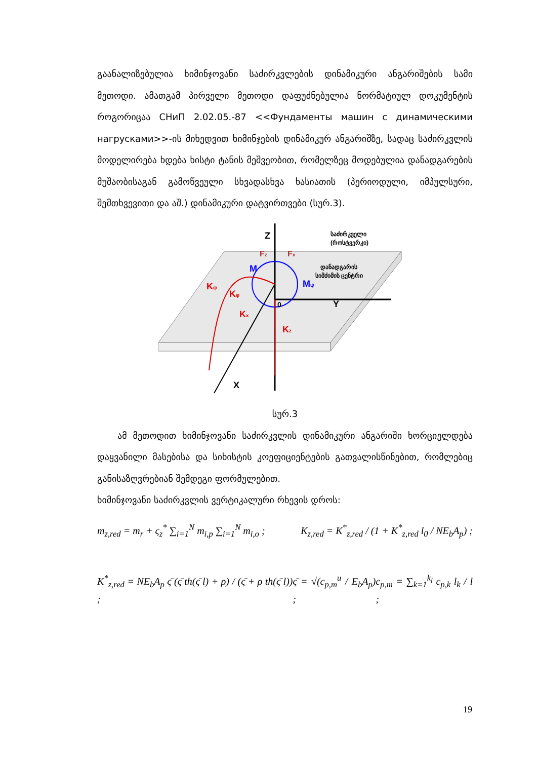გაანალიზებულია ხიმინჯოვანი საძირკვლების დინამიკური ანგარიშების სამი მეთოდი. ამათგამ პირველი მეთოდი დაფუძნებულია ნორმატიულ დოკუმენტის როგორიცაა СНиП 2.02.05.-87 <<Фундаменты машин с динамическими нагрусками>>-ის მიხედვით ხიმინჯების დინამიკურ ანგარიშზე, სადაც საძირკვლის მოდელირება ხდება ხისტი ტანის მეშვეობით, რომელზეც მოდებულია დანადგარების მუშაობისაგან გამოწვეული სხვადასხვა ხასიათის (პერიოდული, იმპულსური, შემთხვევითი და აშ.) დინამიკური დატვირთვები (სურ.3).
Z
Y
X
Fz
Fx
M
Mψ
Kψ
Kφ
Kx
Kz
0
საძირკველი
(როსტვერკი)
დანადგარის
სიმძიმის ცენტრი
სურ.3
ამ მეთოდით ხიმინჯოვანი საძირკვლის დინამიკური ანგარიში ხორციელდება დაყვანილი მასებისა და სიხისტის კოეფიციენტების გათვალისწინებით, რომლებიც განისაზღვრებიან შემდეგი ფორმულებით.
ხიმინჯოვანი საძირკვლის ვერტიკალური რხევის დროს:
m<sub>z,red</sub> = m<sub>r</sub> + ς<sub>z</sub><sup>*</sup> ∑<sub>i=1</sub><sup>N</sup> m<sub>i,p</sub> ∑<sub>i=1</sub><sup>N</sup> m<sub>i,o</sub> ; K<sub>z,red</sub> = K<sup>*</sup><sub>z,red</sub> / (1 + K<sup>*</sup><sub>z,red</sub> l<sub>0</sub> / NE<sub>b</sub>A<sub>p</sub>) ;
K<sup>*</sup><sub>z,red</sub> = NE<sub>b</sub>A<sub>p</sub> ς̄ (ς̄ th(ς̄ l) + ρ) / (ς̄ + ρ th(ς̄ l)) ; ς̄ = √(c<sub>p,m</sub><sup>u</sup> / E<sub>b</sub>A<sub>p</sub>) ; c<sub>p,m</sub> = ∑<sub>k=1</sub><sup>k<sub>l</sub></sup> c<sub>p,k</sub> l<sub>k</sub> / l ;
19